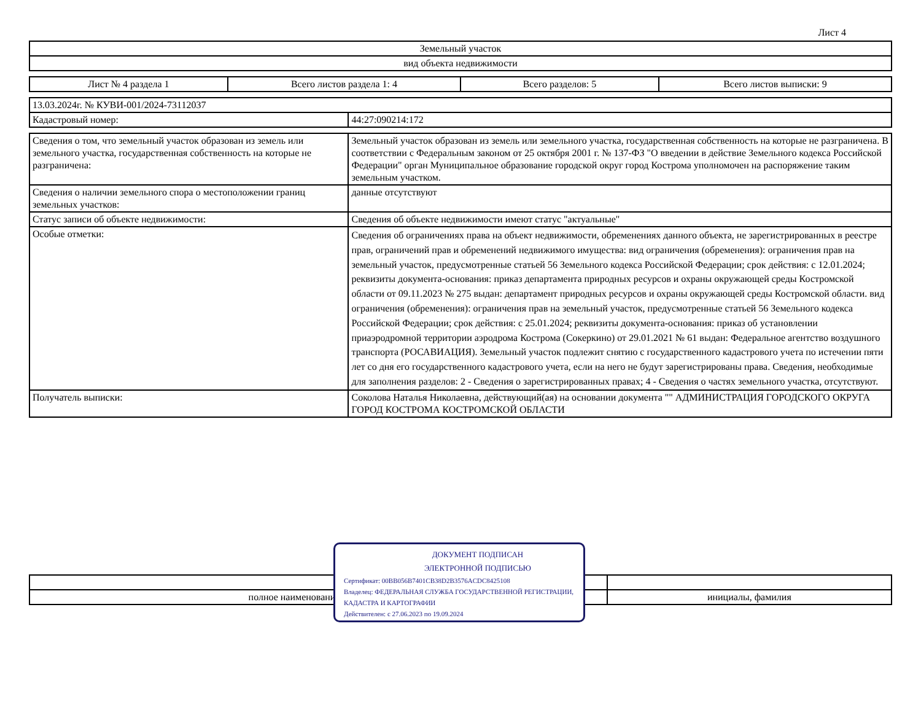Лист 4
| Земельный участок |
| вид объекта недвижимости |
| Лист № 4 раздела 1 | Всего листов раздела 1: 4 | Всего разделов: 5 | Всего листов выписки: 9 |
| 13.03.2024г. № КУВИ-001/2024-73112037 | |
| Кадастровый номер: | 44:27:090214:172 |
| Сведения о том, что земельный участок образован из земель или земельного участка, государственная собственность на которые не разграничена: | Земельный участок образован из земель или земельного участка, государственная собственность на которые не разграничена. В соответствии с Федеральным законом от 25 октября 2001 г. № 137-ФЗ "О введении в действие Земельного кодекса Российской Федерации" орган Муниципальное образование городской округ город Кострома уполномочен на распоряжение таким земельным участком. |
| Сведения о наличии земельного спора о местоположении границ земельных участков: | данные отсутствуют |
| Статус записи об объекте недвижимости: | Сведения об объекте недвижимости имеют статус "актуальные" |
| Особые отметки: | Сведения об ограничениях права на объект недвижимости, обременениях данного объекта, не зарегистрированных в реестре прав, ограничений прав и обременений недвижимого имущества: вид ограничения (обременения): ограничения прав на земельный участок, предусмотренные статьей 56 Земельного кодекса Российской Федерации; срок действия: с 12.01.2024; реквизиты документа-основания: приказ департамента природных ресурсов и охраны окружающей среды Костромской области от 09.11.2023 № 275 выдан: департамент природных ресурсов и охраны окружающей среды Костромской области. вид ограничения (обременения): ограничения прав на земельный участок, предусмотренные статьей 56 Земельного кодекса Российской Федерации; срок действия: с 25.01.2024; реквизиты документа-основания: приказ об установлении приаэродромной территории аэродрома Кострома (Сокеркино) от 29.01.2021 № 61 выдан: Федеральное агентство воздушного транспорта (РОСАВИАЦИЯ). Земельный участок подлежит снятию с государственного кадастрового учета по истечении пяти лет со дня его государственного кадастрового учета, если на него не будут зарегистрированы права. Сведения, необходимые для заполнения разделов: 2 - Сведения о зарегистрированных правах; 4 - Сведения о частях земельного участка, отсутствуют. |
| Получатель выписки: | Соколова Наталья Николаевна, действующий(ая) на основании документа "" АДМИНИСТРАЦИЯ ГОРОДСКОГО ОКРУГА ГОРОД КОСТРОМА КОСТРОМСКОЙ ОБЛАСТИ |
| полное наименование должности | инициалы, фамилия |
ДОКУМЕНТ ПОДПИСАН
ЭЛЕКТРОННОЙ ПОДПИСЬЮ
Сертификат: 00BB056B7401CB38D2B3576ACDC8425108
Владелец: ФЕДЕРАЛЬНАЯ СЛУЖБА ГОСУДАРСТВЕННОЙ РЕГИСТРАЦИИ, КАДАСТРА И КАРТОГРАФИИ
Действителен: с 27.06.2023 по 19.09.2024